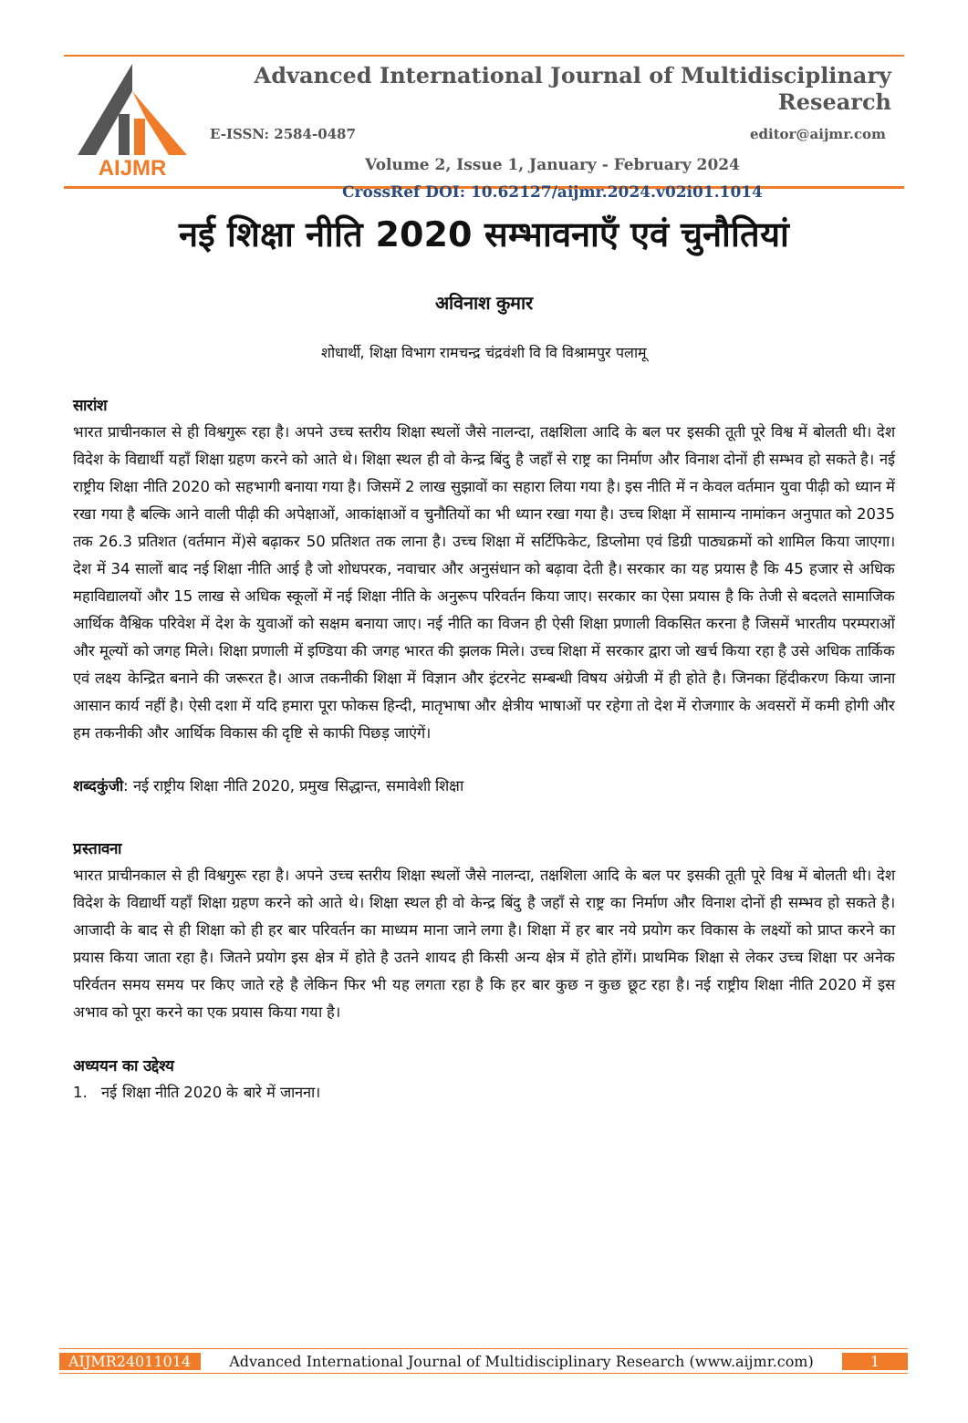AIJMR
Advanced International Journal of Multidisciplinary Research
E-ISSN: 2584-0487 editor@aijmr.com
Volume 2, Issue 1, January - February 2024
CrossRef DOI: 10.62127/aijmr.2024.v02i01.1014
नई शिक्षा नीति 2020 सम्भावनाएँ एवं चुनौतियां
अविनाश कुमार
शोधार्थी, शिक्षा विभाग रामचन्द्र चंद्रवंशी वि वि विश्रामपुर पलामू
सारांश
भारत प्राचीनकाल से ही विश्वगुरू रहा है। अपने उच्च स्तरीय शिक्षा स्थलों जैसे नालन्दा, तक्षशिला आदि के बल पर इसकी तूती पूरे विश्व में बोलती थी। देश विदेश के विद्यार्थी यहाँ शिक्षा ग्रहण करने को आते थे। शिक्षा स्थल ही वो केन्द्र बिंदु है जहाँ से राष्ट्र का निर्माण और विनाश दोनों ही सम्भव हो सकते है। नई राष्ट्रीय शिक्षा नीति 2020 को सहभागी बनाया गया है। जिसमें 2 लाख सुझावों का सहारा लिया गया है। इस नीति में न केवल वर्तमान युवा पीढ़ी को ध्यान में रखा गया है बल्कि आने वाली पीढ़ी की अपेक्षाओं, आकांक्षाओं व चुनौतियों का भी ध्यान रखा गया है। उच्च शिक्षा में सामान्य नामांकन अनुपात को 2035 तक 26.3 प्रतिशत (वर्तमान में)से बढ़ाकर 50 प्रतिशत तक लाना है। उच्च शिक्षा में सर्टिफिकेट, डिप्लोमा एवं डिग्री पाठ्यक्रमों को शामिल किया जाएगा। देश में 34 सालों बाद नई शिक्षा नीति आई है जो शोधपरक, नवाचार और अनुसंधान को बढ़ावा देती है। सरकार का यह प्रयास है कि 45 हजार से अधिक महाविद्यालयों और 15 लाख से अधिक स्कूलों में नई शिक्षा नीति के अनुरूप परिवर्तन किया जाए। सरकार का ऐसा प्रयास है कि तेजी से बदलते सामाजिक आर्थिक वैश्विक परिवेश में देश के युवाओं को सक्षम बनाया जाए। नई नीति का विजन ही ऐसी शिक्षा प्रणाली विकसित करना है जिसमें भारतीय परम्पराओं और मूल्यों को जगह मिले। शिक्षा प्रणाली में इण्डिया की जगह भारत की झलक मिले। उच्च शिक्षा में सरकार द्वारा जो खर्च किया रहा है उसे अधिक तार्किक एवं लक्ष्य केन्द्रित बनाने की जरूरत है। आज तकनीकी शिक्षा में विज्ञान और इंटरनेट सम्बन्धी विषय अंग्रेजी में ही होते है। जिनका हिंदीकरण किया जाना आसान कार्य नहीं है। ऐसी दशा में यदि हमारा पूरा फोकस हिन्दी, मातृभाषा और क्षेत्रीय भाषाओं पर रहेगा तो देश में रोजगाार के अवसरों में कमी होगी और हम तकनीकी और आर्थिक विकास की दृष्टि से काफी पिछड़ जाएंगें।
शब्दकुंजी: नई राष्ट्रीय शिक्षा नीति 2020, प्रमुख सिद्धान्त, समावेशी शिक्षा
प्रस्तावना
भारत प्राचीनकाल से ही विश्वगुरू रहा है। अपने उच्च स्तरीय शिक्षा स्थलों जैसे नालन्दा, तक्षशिला आदि के बल पर इसकी तूती पूरे विश्व में बोलती थी। देश विदेश के विद्यार्थी यहाँ शिक्षा ग्रहण करने को आते थे। शिक्षा स्थल ही वो केन्द्र बिंदु है जहाँ से राष्ट्र का निर्माण और विनाश दोनों ही सम्भव हो सकते है। आजादी के बाद से ही शिक्षा को ही हर बार परिवर्तन का माध्यम माना जाने लगा है। शिक्षा में हर बार नये प्रयोग कर विकास के लक्ष्यों को प्राप्त करने का प्रयास किया जाता रहा है। जितने प्रयोग इस क्षेत्र में होते है उतने शायद ही किसी अन्य क्षेत्र में होते होंगें। प्राथमिक शिक्षा से लेकर उच्च शिक्षा पर अनेक परिर्वतन समय समय पर किए जाते रहे है लेकिन फिर भी यह लगता रहा है कि हर बार कुछ न कुछ छूट रहा है। नई राष्ट्रीय शिक्षा नीति 2020 में इस अभाव को पूरा करने का एक प्रयास किया गया है।
अध्ययन का उद्देश्य
1. नई शिक्षा नीति 2020 के बारे में जानना।
AIJMR24011014 Advanced International Journal of Multidisciplinary Research (www.aijmr.com) 1